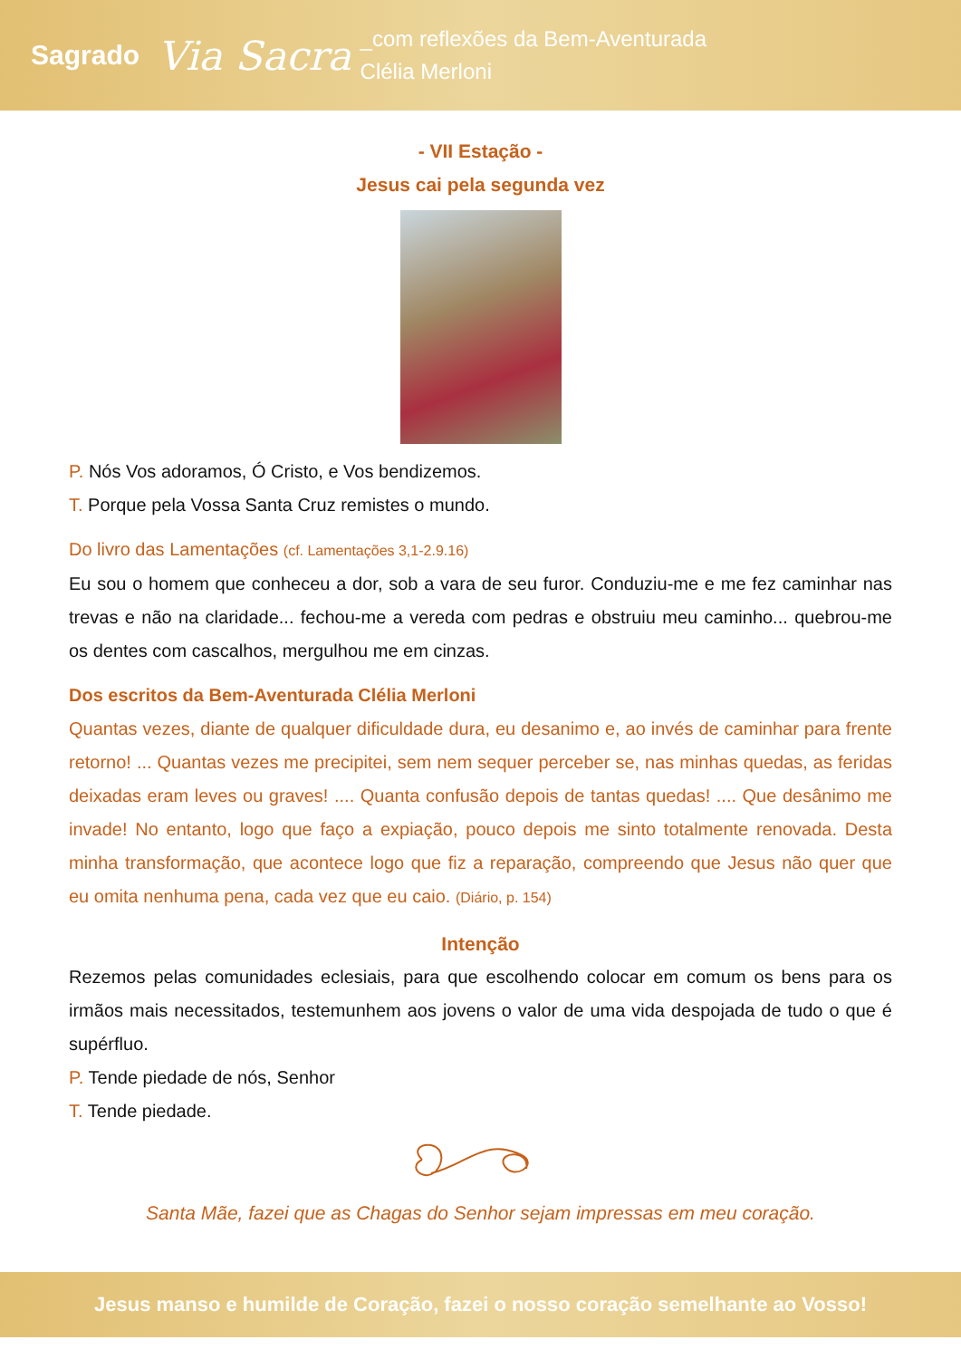Sagrado
Via Sacra
_com reflexões da Bem-Aventurada
Clélia Merloni
- VII Estação -
Jesus cai pela segunda vez
P. Nós Vos adoramos, Ó Cristo, e Vos bendizemos.
T. Porque pela Vossa Santa Cruz remistes o mundo.
Do livro das Lamentações (cf. Lamentações 3,1-2.9.16)
Eu sou o homem que conheceu a dor, sob a vara de seu furor. Conduziu-me e me fez caminhar nas trevas e não na claridade... fechou-me a vereda com pedras e obstruiu meu caminho... quebrou-me os dentes com cascalhos, mergulhou me em cinzas.
Dos escritos da Bem-Aventurada Clélia Merloni
Quantas vezes, diante de qualquer dificuldade dura, eu desanimo e, ao invés de caminhar para frente retorno! ... Quantas vezes me precipitei, sem nem sequer perceber se, nas minhas quedas, as feridas deixadas eram leves ou graves! .... Quanta confusão depois de tantas quedas! .... Que desânimo me invade! No entanto, logo que faço a expiação, pouco depois me sinto totalmente renovada. Desta minha transformação, que acontece logo que fiz a reparação, compreendo que Jesus não quer que eu omita nenhuma pena, cada vez que eu caio. (Diário, p. 154)
Intenção
Rezemos pelas comunidades eclesiais, para que escolhendo colocar em comum os bens para os irmãos mais necessitados, testemunhem aos jovens o valor de uma vida despojada de tudo o que é supérfluo.
P. Tende piedade de nós, Senhor
T. Tende piedade.
Santa Mãe, fazei que as Chagas do Senhor sejam impressas em meu coração.
Jesus manso e humilde de Coração, fazei o nosso coração semelhante ao Vosso!